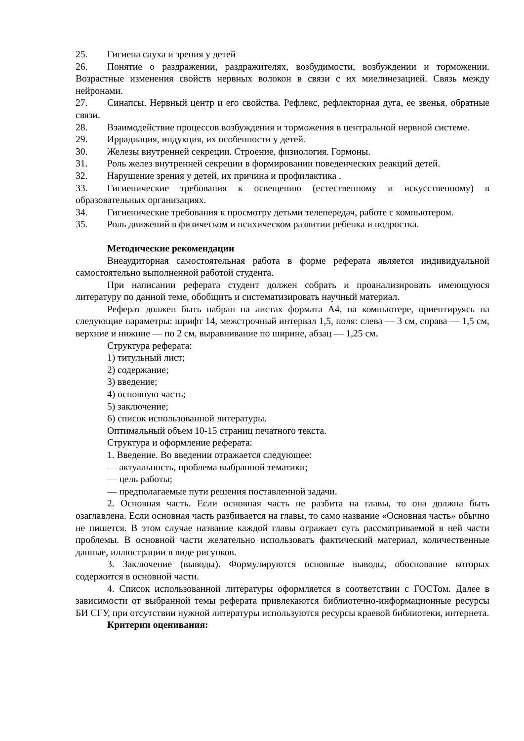25. Гигиена слуха и зрения у детей
26. Понятие о раздражении, раздражителях, возбудимости, возбуждении и торможении. Возрастные изменения свойств нервных волокон в связи с их миелинезацией. Связь между нейронами.
27. Синапсы. Нервный центр и его свойства. Рефлекс, рефлекторная дуга, ее звенья, обратные связи.
28. Взаимодействие процессов возбуждения и торможения в центральной нервной системе.
29. Иррадиация, индукция, их особенности у детей.
30. Железы внутренней секреции. Строение, физиология. Гормоны.
31. Роль желез внутренней секреции в формировании поведенческих реакций детей.
32. Нарушение зрения у детей, их причина и профилактика .
33. Гигиенические требования к освещению (естественному и искусственному) в образовательных организациях.
34. Гигиенические требования к просмотру детьми телепередач, работе с компьютером.
35. Роль движений в физическом и психическом развитии ребенка и подростка.
Методические рекомендации
Внеаудиторная самостоятельная работа в форме реферата является индивидуальной самостоятельно выполненной работой студента.
При написании реферата студент должен собрать и проанализировать имеющуюся литературу по данной теме, обобщить и систематизировать научный материал.
Реферат должен быть набран на листах формата А4, на компьютере, ориентируясь на следующие параметры: шрифт 14, межстрочный интервал 1,5, поля: слева — 3 см, справа — 1,5 см, верхние и нижние — по 2 см, выравнивание по ширине, абзац — 1,25 см.
Структура реферата:
1) титульный лист;
2) содержание;
3) введение;
4) основную часть;
5) заключение;
6) список использованной литературы.
Оптимальный объем 10-15 страниц печатного текста.
Структура и оформление реферата:
1. Введение. Во введении отражается следующее:
— актуальность, проблема выбранной тематики;
— цель работы;
— предполагаемые пути решения поставленной задачи.
2. Основная часть. Если основная часть не разбита на главы, то она должна быть озаглавлена. Если основная часть разбивается на главы, то само название «Основная часть» обычно не пишется. В этом случае название каждой главы отражает суть рассматриваемой в ней части проблемы. В основной части желательно использовать фактический материал, количественные данные, иллюстрации в виде рисунков.
3. Заключение (выводы). Формулируются основные выводы, обоснование которых содержится в основной части.
4. Список использованной литературы оформляется в соответствии с ГОСТом. Далее в зависимости от выбранной темы реферата привлекаются библиотечно-информационные ресурсы БИ СГУ, при отсутствии нужной литературы используются ресурсы краевой библиотеки, интернета.
Критерии оценивания: